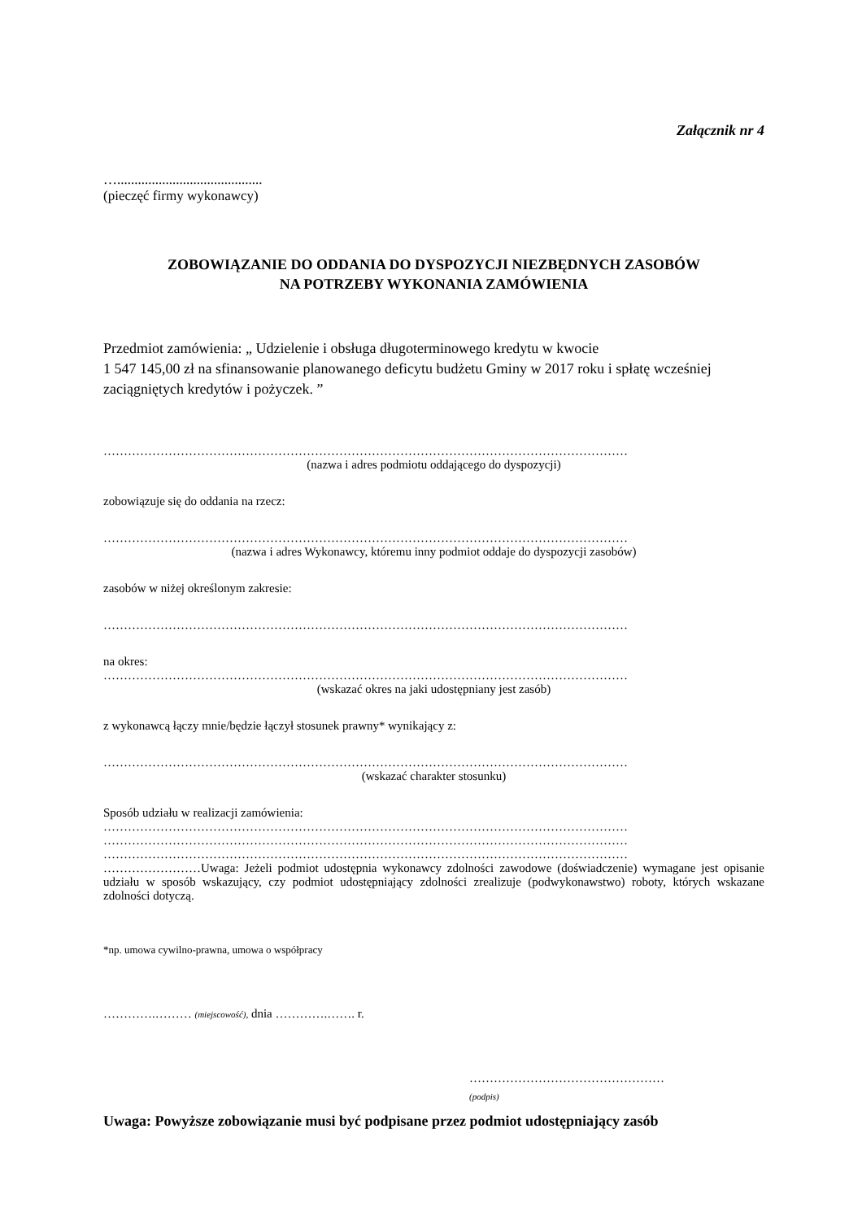Załącznik nr 4
…..........................................
(pieczęć firmy wykonawcy)
ZOBOWIĄZANIE DO ODDANIA DO DYSPOZYCJI NIEZBĘDNYCH ZASOBÓW
NA POTRZEBY WYKONANIA ZAMÓWIENIA
Przedmiot zamówienia: „ Udzielenie i obsługa długoterminowego kredytu w kwocie
1 547 145,00 zł na sfinansowanie planowanego deficytu budżetu Gminy w 2017 roku i spłatę wcześniej zaciągniętych kredytów i pożyczek. ”
…………………………………………………………………………………………………………………
(nazwa i adres podmiotu oddającego do dyspozycji)
zobowiązuje się do oddania na rzecz:
…………………………………………………………………………………………………………………
(nazwa i adres Wykonawcy, któremu inny podmiot oddaje do dyspozycji zasobów)
zasobów w niżej określonym zakresie:
…………………………………………………………………………………………………………………
na okres:
…………………………………………………………………………………………………………………
(wskazać okres na jaki udostępniany jest zasób)
z wykonawcą łączy mnie/będzie łączył stosunek prawny* wynikający z:
…………………………………………………………………………………………………………………
(wskazać charakter stosunku)
Sposób udziału w realizacji zamówienia:
…………………………………………………………………………………………………………………
…………………………………………………………………………………………………………………
…………………………………………………………………………………………………………………
……………………Uwaga: Jeżeli podmiot udostępnia wykonawcy zdolności zawodowe (doświadczenie) wymagane jest opisanie udziału w sposób wskazujący, czy podmiot udostępniający zdolności zrealizuje (podwykonawstwo) roboty, których wskazane zdolności dotyczą.
*np. umowa cywilno-prawna, umowa o współpracy
………….……… (miejscowość), dnia ………….……. r.
…………………………………………
(podpis)
Uwaga: Powyższe zobowiązanie musi być podpisane przez podmiot udostępniający zasób